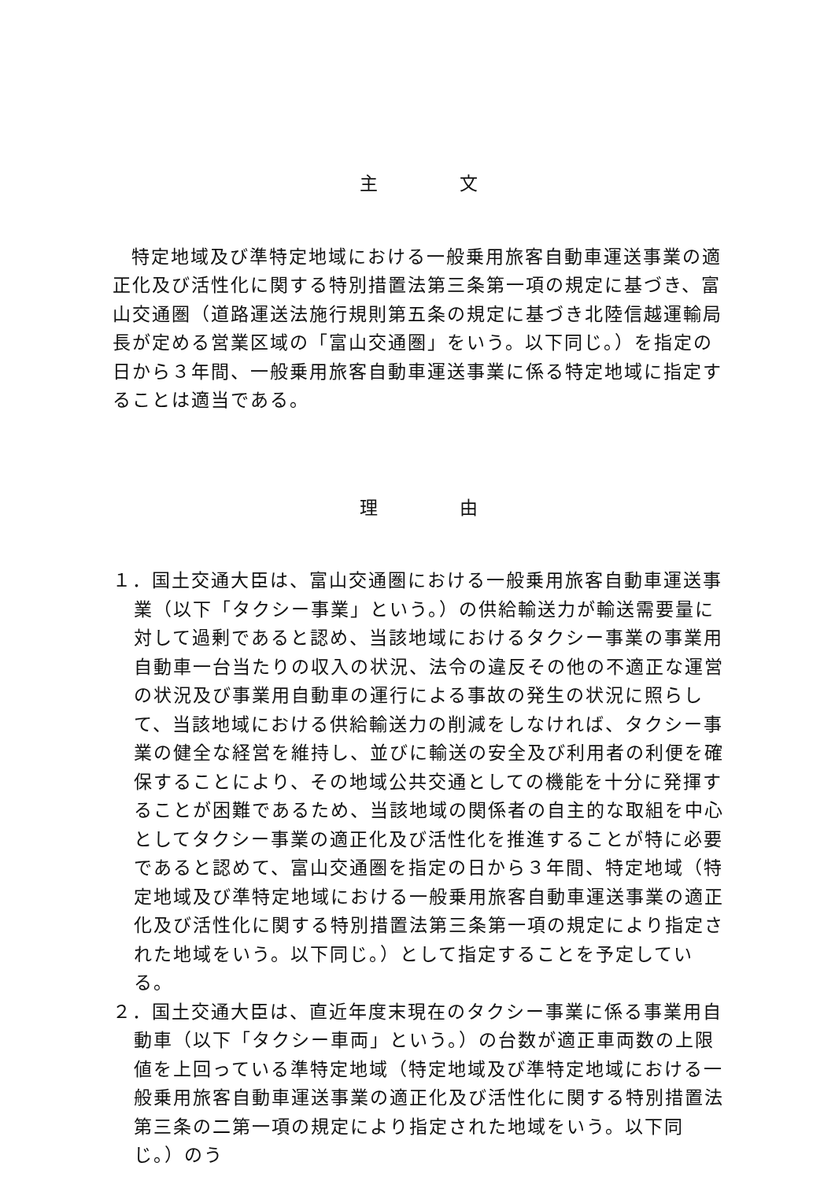主 文
特定地域及び準特定地域における一般乗用旅客自動車運送事業の適正化及び活性化に関する特別措置法第三条第一項の規定に基づき、富山交通圏（道路運送法施行規則第五条の規定に基づき北陸信越運輸局長が定める営業区域の「富山交通圏」をいう。以下同じ。）を指定の日から３年間、一般乗用旅客自動車運送事業に係る特定地域に指定することは適当である。
理 由
１．国土交通大臣は、富山交通圏における一般乗用旅客自動車運送事業（以下「タクシー事業」という。）の供給輸送力が輸送需要量に対して過剰であると認め、当該地域におけるタクシー事業の事業用自動車一台当たりの収入の状況、法令の違反その他の不適正な運営の状況及び事業用自動車の運行による事故の発生の状況に照らして、当該地域における供給輸送力の削減をしなければ、タクシー事業の健全な経営を維持し、並びに輸送の安全及び利用者の利便を確保することにより、その地域公共交通としての機能を十分に発揮することが困難であるため、当該地域の関係者の自主的な取組を中心としてタクシー事業の適正化及び活性化を推進することが特に必要であると認めて、富山交通圏を指定の日から３年間、特定地域（特定地域及び準特定地域における一般乗用旅客自動車運送事業の適正化及び活性化に関する特別措置法第三条第一項の規定により指定された地域をいう。以下同じ。）として指定することを予定している。
２．国土交通大臣は、直近年度末現在のタクシー事業に係る事業用自動車（以下「タクシー車両」という。）の台数が適正車両数の上限値を上回っている準特定地域（特定地域及び準特定地域における一般乗用旅客自動車運送事業の適正化及び活性化に関する特別措置法第三条の二第一項の規定により指定された地域をいう。以下同じ。）のう